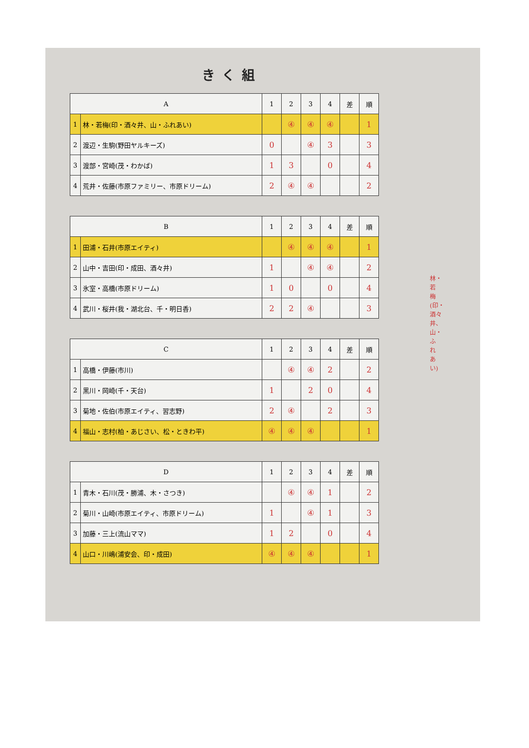きく組
| A | | 1 | 2 | 3 | 4 | 差 | 順 |
| --- | --- | --- | --- | --- | --- | --- | --- |
| 1 | 林・若梅(印・酒々井、山・ふれあい) | | ④ | ④ | ④ | | 1 |
| 2 | 渡辺・生駒(野田ヤルキーズ) | 0 | | ④ | 3 | | 3 |
| 3 | 渡部・宮崎(茂・わかば) | 1 | 3 | | 0 | | 4 |
| 4 | 荒井・佐藤(市原ファミリー、市原ドリーム) | 2 | ④ | ④ | | | 2 |
| B | | 1 | 2 | 3 | 4 | 差 | 順 |
| --- | --- | --- | --- | --- | --- | --- | --- |
| 1 | 田浦・石井(市原エイティ) | | ④ | ④ | ④ | | 1 |
| 2 | 山中・吉田(印・成田、酒々井) | 1 | | ④ | ④ | | 2 |
| 3 | 氷室・高橋(市原ドリーム) | 1 | 0 | | 0 | | 4 |
| 4 | 武川・桜井(我・湖北台、千・明日香) | 2 | 2 | ④ | | | 3 |
| C | | 1 | 2 | 3 | 4 | 差 | 順 |
| --- | --- | --- | --- | --- | --- | --- | --- |
| 1 | 高橋・伊藤(市川) | | ④ | ④ | 2 | | 2 |
| 2 | 黒川・岡崎(千・天台) | 1 | | 2 | 0 | | 4 |
| 3 | 菊地・佐伯(市原エイティ、習志野) | 2 | ④ | | 2 | | 3 |
| 4 | 福山・志村(柏・あじさい、松・ときわ平) | ④ | ④ | ④ | | | 1 |
| D | | 1 | 2 | 3 | 4 | 差 | 順 |
| --- | --- | --- | --- | --- | --- | --- | --- |
| 1 | 青木・石川(茂・勝浦、木・さつき) | | ④ | ④ | 1 | | 2 |
| 2 | 菊川・山崎(市原エイティ、市原ドリーム) | 1 | | ④ | 1 | | 3 |
| 3 | 加藤・三上(流山ママ) | 1 | 2 | | 0 | | 4 |
| 4 | 山口・川嶋(浦安会、印・成田) | ④ | ④ | ④ | | | 1 |
林・若梅(印・酒々井、山・ふれあい)